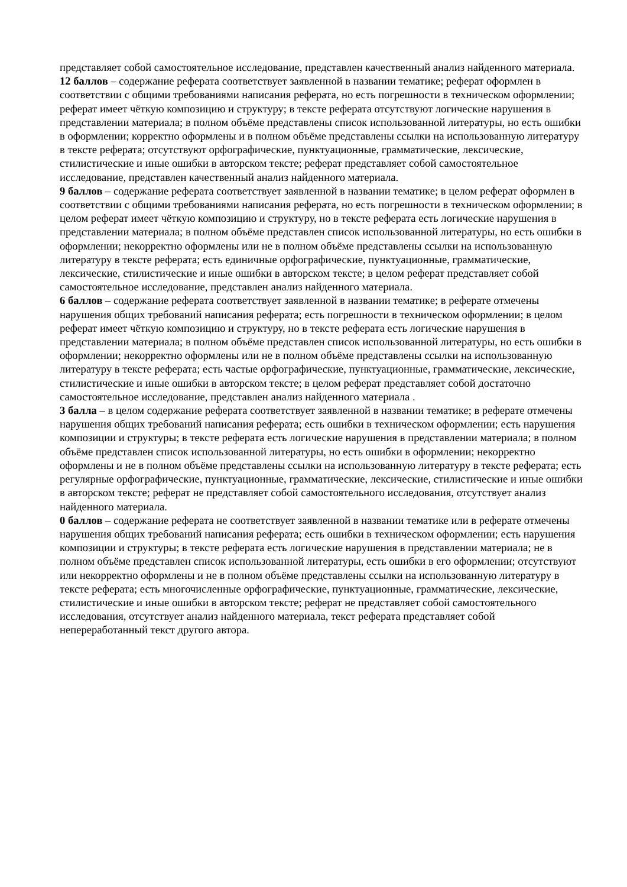представляет собой самостоятельное исследование, представлен качественный анализ найденного материала.
12 баллов – содержание реферата соответствует заявленной в названии тематике; реферат оформлен в соответствии с общими требованиями написания реферата, но есть погрешности в техническом оформлении; реферат имеет чёткую композицию и структуру; в тексте реферата отсутствуют логические нарушения в представлении материала; в полном объёме представлены список использованной литературы, но есть ошибки в оформлении; корректно оформлены и в полном объёме представлены ссылки на использованную литературу в тексте реферата; отсутствуют орфографические, пунктуационные, грамматические, лексические, стилистические и иные ошибки в авторском тексте; реферат представляет собой самостоятельное исследование, представлен качественный анализ найденного материала.
9 баллов – содержание реферата соответствует заявленной в названии тематике; в целом реферат оформлен в соответствии с общими требованиями написания реферата, но есть погрешности в техническом оформлении; в целом реферат имеет чёткую композицию и структуру, но в тексте реферата есть логические нарушения в представлении материала; в полном объёме представлен список использованной литературы, но есть ошибки в оформлении; некорректно оформлены или не в полном объёме представлены ссылки на использованную литературу в тексте реферата; есть единичные орфографические, пунктуационные, грамматические, лексические, стилистические и иные ошибки в авторском тексте; в целом реферат представляет собой самостоятельное исследование, представлен анализ найденного материала.
6 баллов – содержание реферата соответствует заявленной в названии тематике; в реферате отмечены нарушения общих требований написания реферата; есть погрешности в техническом оформлении; в целом реферат имеет чёткую композицию и структуру, но в тексте реферата есть логические нарушения в представлении материала; в полном объёме представлен список использованной литературы, но есть ошибки в оформлении; некорректно оформлены или не в полном объёме представлены ссылки на использованную литературу в тексте реферата; есть частые орфографические, пунктуационные, грамматические, лексические, стилистические и иные ошибки в авторском тексте; в целом реферат представляет собой достаточно самостоятельное исследование, представлен анализ найденного материала .
3 балла – в целом содержание реферата соответствует заявленной в названии тематике; в реферате отмечены нарушения общих требований написания реферата; есть ошибки в техническом оформлении; есть нарушения композиции и структуры; в тексте реферата есть логические нарушения в представлении материала; в полном объёме представлен список использованной литературы, но есть ошибки в оформлении; некорректно оформлены и не в полном объёме представлены ссылки на использованную литературу в тексте реферата; есть регулярные орфографические, пунктуационные, грамматические, лексические, стилистические и иные ошибки в авторском тексте; реферат не представляет собой самостоятельного исследования, отсутствует анализ найденного материала.
0 баллов – содержание реферата не соответствует заявленной в названии тематике или в реферате отмечены нарушения общих требований написания реферата; есть ошибки в техническом оформлении; есть нарушения композиции и структуры; в тексте реферата есть логические нарушения в представлении материала; не в полном объёме представлен список использованной литературы, есть ошибки в его оформлении; отсутствуют или некорректно оформлены и не в полном объёме представлены ссылки на использованную литературу в тексте реферата; есть многочисленные орфографические, пунктуационные, грамматические, лексические, стилистические и иные ошибки в авторском тексте; реферат не представляет собой самостоятельного исследования, отсутствует анализ найденного материала, текст реферата представляет собой непереработанный текст другого автора.